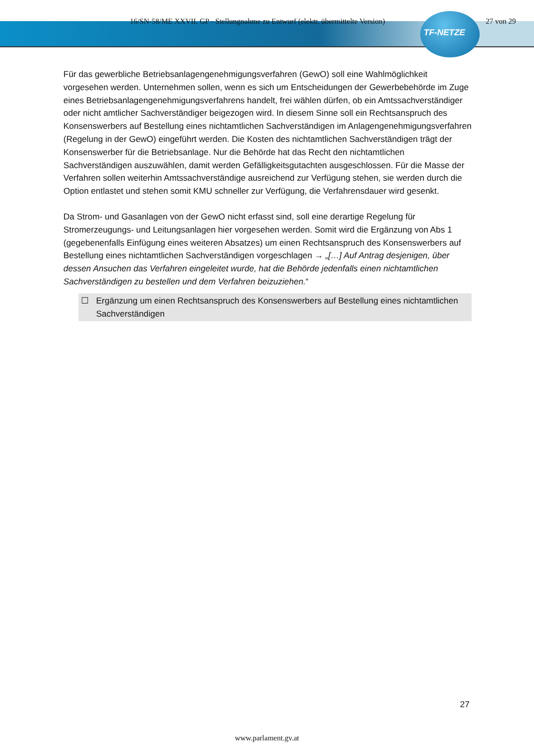16/SN-58/ME XXVII. GP - Stellungnahme zu Entwurf (elektr. übermittelte Version) 27 von 29
TF-NETZE
Für das gewerbliche Betriebsanlagengenehmigungsverfahren (GewO) soll eine Wahlmöglichkeit vorgesehen werden. Unternehmen sollen, wenn es sich um Entscheidungen der Gewerbebehörde im Zuge eines Betriebsanlagengenehmigungsverfahrens handelt, frei wählen dürfen, ob ein Amtssachverständiger oder nicht amtlicher Sachverständiger beigezogen wird. In diesem Sinne soll ein Rechtsanspruch des Konsenswerbers auf Bestellung eines nichtamtlichen Sachverständigen im Anlagengenehmigungsverfahren (Regelung in der GewO) eingeführt werden. Die Kosten des nichtamtlichen Sachverständigen trägt der Konsenswerber für die Betriebsanlage. Nur die Behörde hat das Recht den nichtamtlichen Sachverständigen auszuwählen, damit werden Gefälligkeitsgutachten ausgeschlossen. Für die Masse der Verfahren sollen weiterhin Amtssachverständige ausreichend zur Verfügung stehen, sie werden durch die Option entlastet und stehen somit KMU schneller zur Verfügung, die Verfahrensdauer wird gesenkt.
Da Strom- und Gasanlagen von der GewO nicht erfasst sind, soll eine derartige Regelung für Stromerzeugungs- und Leitungsanlagen hier vorgesehen werden. Somit wird die Ergänzung von Abs 1 (gegebenenfalls Einfügung eines weiteren Absatzes) um einen Rechtsanspruch des Konsenswerbers auf Bestellung eines nichtamtlichen Sachverständigen vorgeschlagen → „[…] Auf Antrag desjenigen, über dessen Ansuchen das Verfahren eingeleitet wurde, hat die Behörde jedenfalls einen nichtamtlichen Sachverständigen zu bestellen und dem Verfahren beizuziehen.“
☐ Ergänzung um einen Rechtsanspruch des Konsenswerbers auf Bestellung eines nichtamtlichen Sachverständigen
27
www.parlament.gv.at